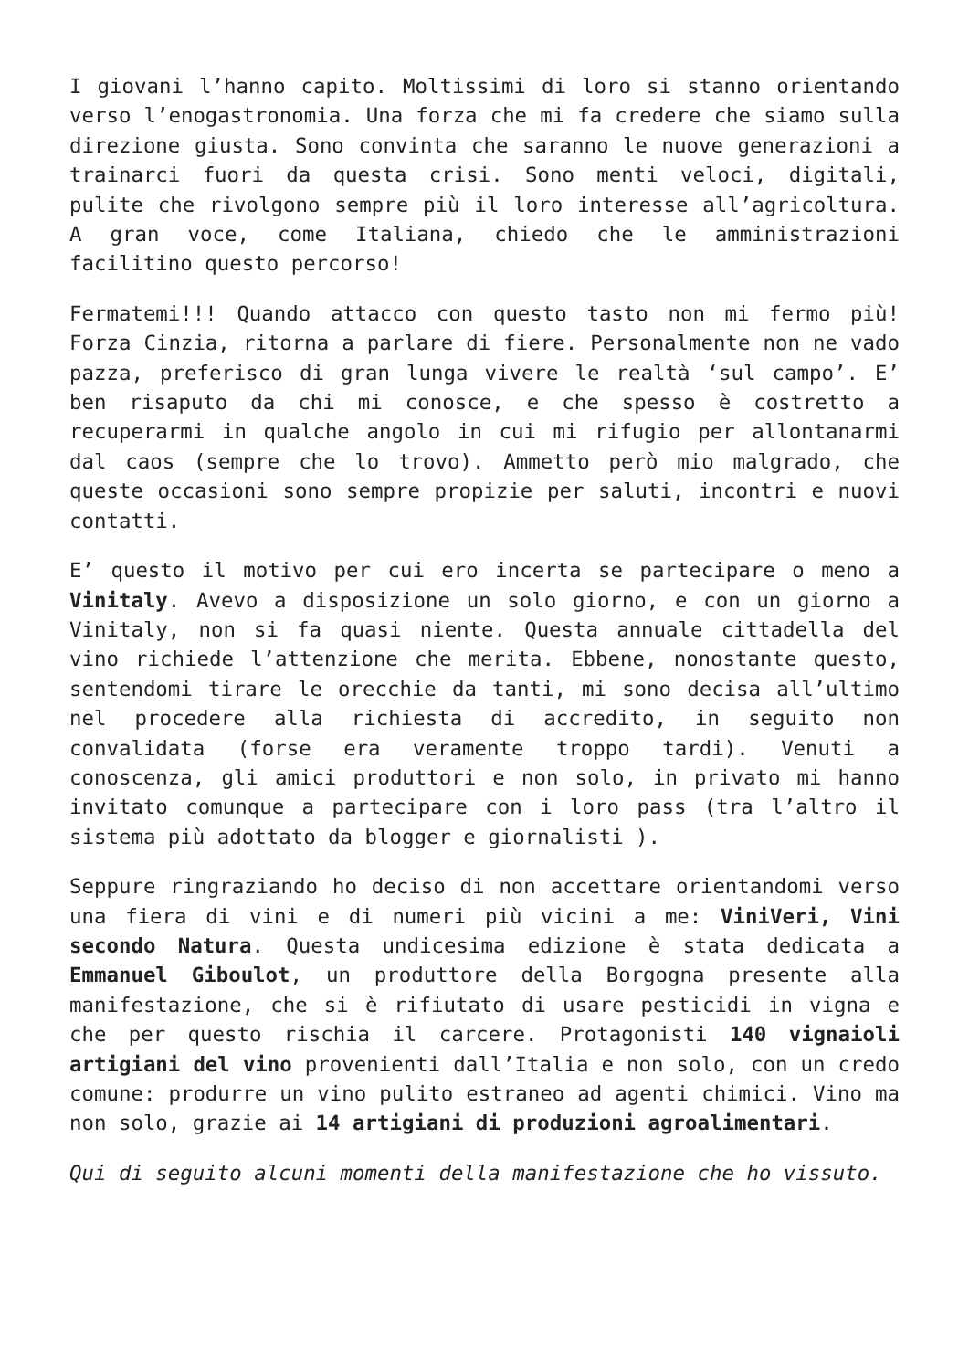I giovani l’hanno capito. Moltissimi di loro si stanno orientando verso l’enogastronomia. Una forza che mi fa credere che siamo sulla direzione giusta. Sono convinta che saranno le nuove generazioni a trainarci fuori da questa crisi. Sono menti veloci, digitali, pulite che rivolgono sempre più il loro interesse all’agricoltura. A gran voce, come Italiana, chiedo che le amministrazioni facilitino questo percorso!
Fermatemi!!! Quando attacco con questo tasto non mi fermo più! Forza Cinzia, ritorna a parlare di fiere. Personalmente non ne vado pazza, preferisco di gran lunga vivere le realtà ‘sul campo’. E’ ben risaputo da chi mi conosce, e che spesso è costretto a recuperarmi in qualche angolo in cui mi rifugio per allontanarmi dal caos (sempre che lo trovo). Ammetto però mio malgrado, che queste occasioni sono sempre propizie per saluti, incontri e nuovi contatti.
E’ questo il motivo per cui ero incerta se partecipare o meno a Vinitaly. Avevo a disposizione un solo giorno, e con un giorno a Vinitaly, non si fa quasi niente. Questa annuale cittadella del vino richiede l’attenzione che merita. Ebbene, nonostante questo, sentendomi tirare le orecchie da tanti, mi sono decisa all’ultimo nel procedere alla richiesta di accredito, in seguito non convalidata (forse era veramente troppo tardi). Venuti a conoscenza, gli amici produttori e non solo, in privato mi hanno invitato comunque a partecipare con i loro pass (tra l’altro il sistema più adottato da blogger e giornalisti ).
Seppure ringraziando ho deciso di non accettare orientandomi verso una fiera di vini e di numeri più vicini a me: ViniVeri, Vini secondo Natura. Questa undicesima edizione è stata dedicata a Emmanuel Giboulot, un produttore della Borgogna presente alla manifestazione, che si è rifiutato di usare pesticidi in vigna e che per questo rischia il carcere. Protagonisti 140 vignaioli artigiani del vino provenienti dall’Italia e non solo, con un credo comune: produrre un vino pulito estraneo ad agenti chimici. Vino ma non solo, grazie ai 14 artigiani di produzioni agroalimentari.
Qui di seguito alcuni momenti della manifestazione che ho vissuto.